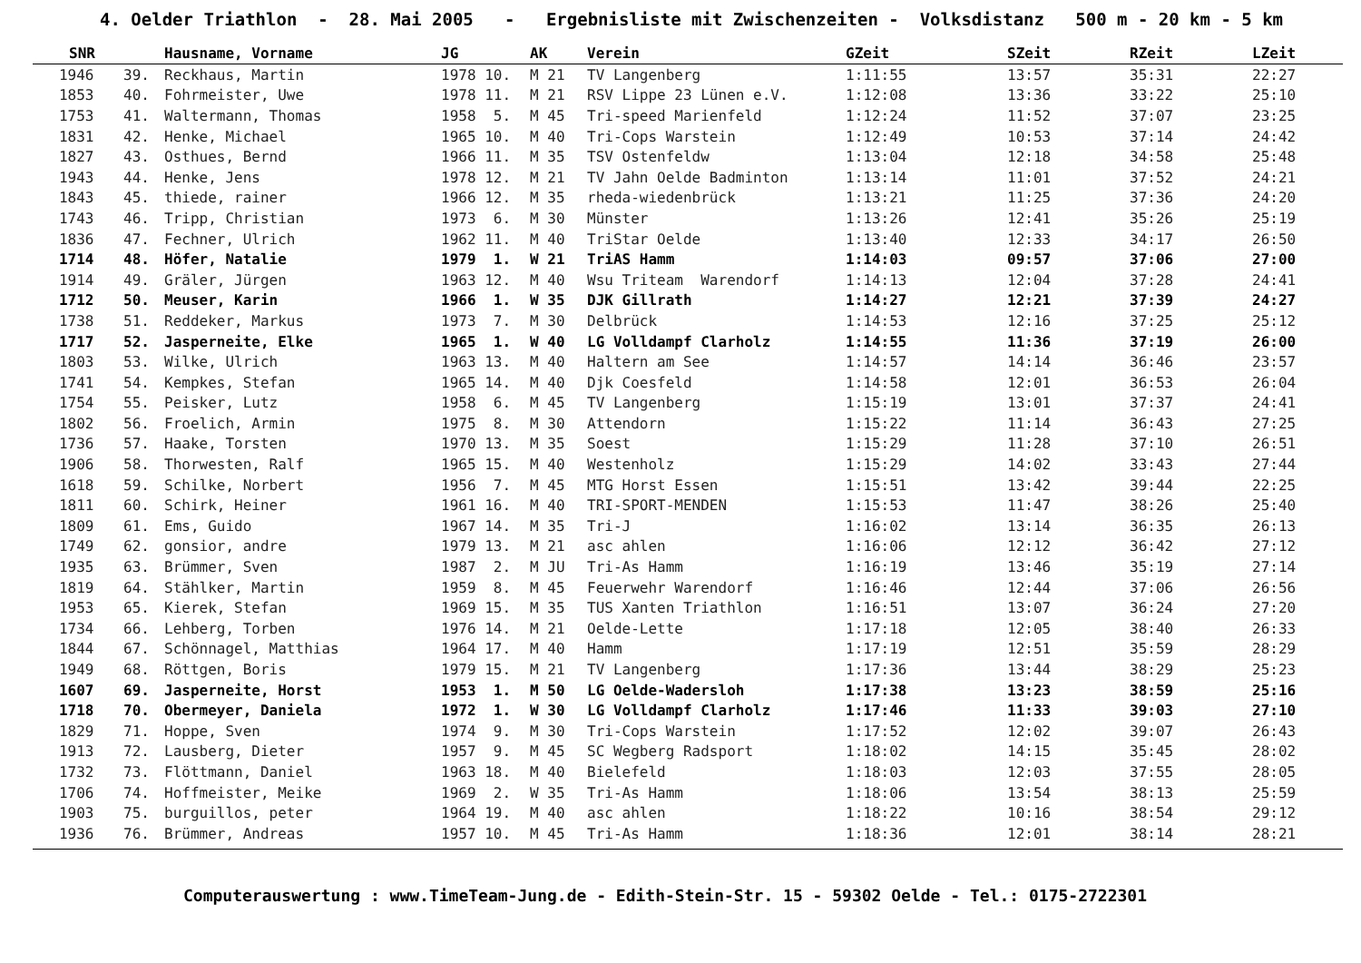4. Oelder Triathlon - 28. Mai 2005 - Ergebnisliste mit Zwischenzeiten - Volksdistanz 500 m - 20 km - 5 km
| SNR | | Hausname, Vorname | JG | AK | Verein | GZeit | SZeit | RZeit | LZeit |
| --- | --- | --- | --- | --- | --- | --- | --- | --- | --- |
| 1946 | 39. | Reckhaus, Martin | 1978 10. | M 21 | TV Langenberg | 1:11:55 | 13:57 | 35:31 | 22:27 |
| 1853 | 40. | Fohrmeister, Uwe | 1978 11. | M 21 | RSV Lippe 23 Lünen e.V. | 1:12:08 | 13:36 | 33:22 | 25:10 |
| 1753 | 41. | Waltermann, Thomas | 1958 5. | M 45 | Tri-speed Marienfeld | 1:12:24 | 11:52 | 37:07 | 23:25 |
| 1831 | 42. | Henke, Michael | 1965 10. | M 40 | Tri-Cops Warstein | 1:12:49 | 10:53 | 37:14 | 24:42 |
| 1827 | 43. | Osthues, Bernd | 1966 11. | M 35 | TSV Ostenfeldw | 1:13:04 | 12:18 | 34:58 | 25:48 |
| 1943 | 44. | Henke, Jens | 1978 12. | M 21 | TV Jahn Oelde Badminton | 1:13:14 | 11:01 | 37:52 | 24:21 |
| 1843 | 45. | thiede, rainer | 1966 12. | M 35 | rheda-wiedenbrück | 1:13:21 | 11:25 | 37:36 | 24:20 |
| 1743 | 46. | Tripp, Christian | 1973 6. | M 30 | Münster | 1:13:26 | 12:41 | 35:26 | 25:19 |
| 1836 | 47. | Fechner, Ulrich | 1962 11. | M 40 | TriStar Oelde | 1:13:40 | 12:33 | 34:17 | 26:50 |
| 1714 | 48. | Höfer, Natalie | 1979 1. | W 21 | TriAS Hamm | 1:14:03 | 09:57 | 37:06 | 27:00 |
| 1914 | 49. | Gräler, Jürgen | 1963 12. | M 40 | Wsu Triteam Warendorf | 1:14:13 | 12:04 | 37:28 | 24:41 |
| 1712 | 50. | Meuser, Karin | 1966 1. | W 35 | DJK Gillrath | 1:14:27 | 12:21 | 37:39 | 24:27 |
| 1738 | 51. | Reddeker, Markus | 1973 7. | M 30 | Delbrück | 1:14:53 | 12:16 | 37:25 | 25:12 |
| 1717 | 52. | Jasperneite, Elke | 1965 1. | W 40 | LG Volldampf Clarholz | 1:14:55 | 11:36 | 37:19 | 26:00 |
| 1803 | 53. | Wilke, Ulrich | 1963 13. | M 40 | Haltern am See | 1:14:57 | 14:14 | 36:46 | 23:57 |
| 1741 | 54. | Kempkes, Stefan | 1965 14. | M 40 | Djk Coesfeld | 1:14:58 | 12:01 | 36:53 | 26:04 |
| 1754 | 55. | Peisker, Lutz | 1958 6. | M 45 | TV Langenberg | 1:15:19 | 13:01 | 37:37 | 24:41 |
| 1802 | 56. | Froelich, Armin | 1975 8. | M 30 | Attendorn | 1:15:22 | 11:14 | 36:43 | 27:25 |
| 1736 | 57. | Haake, Torsten | 1970 13. | M 35 | Soest | 1:15:29 | 11:28 | 37:10 | 26:51 |
| 1906 | 58. | Thorwesten, Ralf | 1965 15. | M 40 | Westenholz | 1:15:29 | 14:02 | 33:43 | 27:44 |
| 1618 | 59. | Schilke, Norbert | 1956 7. | M 45 | MTG Horst Essen | 1:15:51 | 13:42 | 39:44 | 22:25 |
| 1811 | 60. | Schirk, Heiner | 1961 16. | M 40 | TRI-SPORT-MENDEN | 1:15:53 | 11:47 | 38:26 | 25:40 |
| 1809 | 61. | Ems, Guido | 1967 14. | M 35 | Tri-J | 1:16:02 | 13:14 | 36:35 | 26:13 |
| 1749 | 62. | gonsior, andre | 1979 13. | M 21 | asc ahlen | 1:16:06 | 12:12 | 36:42 | 27:12 |
| 1935 | 63. | Brümmer, Sven | 1987 2. | M JU | Tri-As Hamm | 1:16:19 | 13:46 | 35:19 | 27:14 |
| 1819 | 64. | Stählker, Martin | 1959 8. | M 45 | Feuerwehr Warendorf | 1:16:46 | 12:44 | 37:06 | 26:56 |
| 1953 | 65. | Kierek, Stefan | 1969 15. | M 35 | TUS Xanten Triathlon | 1:16:51 | 13:07 | 36:24 | 27:20 |
| 1734 | 66. | Lehberg, Torben | 1976 14. | M 21 | Oelde-Lette | 1:17:18 | 12:05 | 38:40 | 26:33 |
| 1844 | 67. | Schönnagel, Matthias | 1964 17. | M 40 | Hamm | 1:17:19 | 12:51 | 35:59 | 28:29 |
| 1949 | 68. | Röttgen, Boris | 1979 15. | M 21 | TV Langenberg | 1:17:36 | 13:44 | 38:29 | 25:23 |
| 1607 | 69. | Jasperneite, Horst | 1953 1. | M 50 | LG Oelde-Wadersloh | 1:17:38 | 13:23 | 38:59 | 25:16 |
| 1718 | 70. | Obermeyer, Daniela | 1972 1. | W 30 | LG Volldampf Clarholz | 1:17:46 | 11:33 | 39:03 | 27:10 |
| 1829 | 71. | Hoppe, Sven | 1974 9. | M 30 | Tri-Cops Warstein | 1:17:52 | 12:02 | 39:07 | 26:43 |
| 1913 | 72. | Lausberg, Dieter | 1957 9. | M 45 | SC Wegberg Radsport | 1:18:02 | 14:15 | 35:45 | 28:02 |
| 1732 | 73. | Flöttmann, Daniel | 1963 18. | M 40 | Bielefeld | 1:18:03 | 12:03 | 37:55 | 28:05 |
| 1706 | 74. | Hoffmeister, Meike | 1969 2. | W 35 | Tri-As Hamm | 1:18:06 | 13:54 | 38:13 | 25:59 |
| 1903 | 75. | burguillos, peter | 1964 19. | M 40 | asc ahlen | 1:18:22 | 10:16 | 38:54 | 29:12 |
| 1936 | 76. | Brümmer, Andreas | 1957 10. | M 45 | Tri-As Hamm | 1:18:36 | 12:01 | 38:14 | 28:21 |
Computerauswertung : www.TimeTeam-Jung.de - Edith-Stein-Str. 15 - 59302 Oelde - Tel.: 0175-2722301